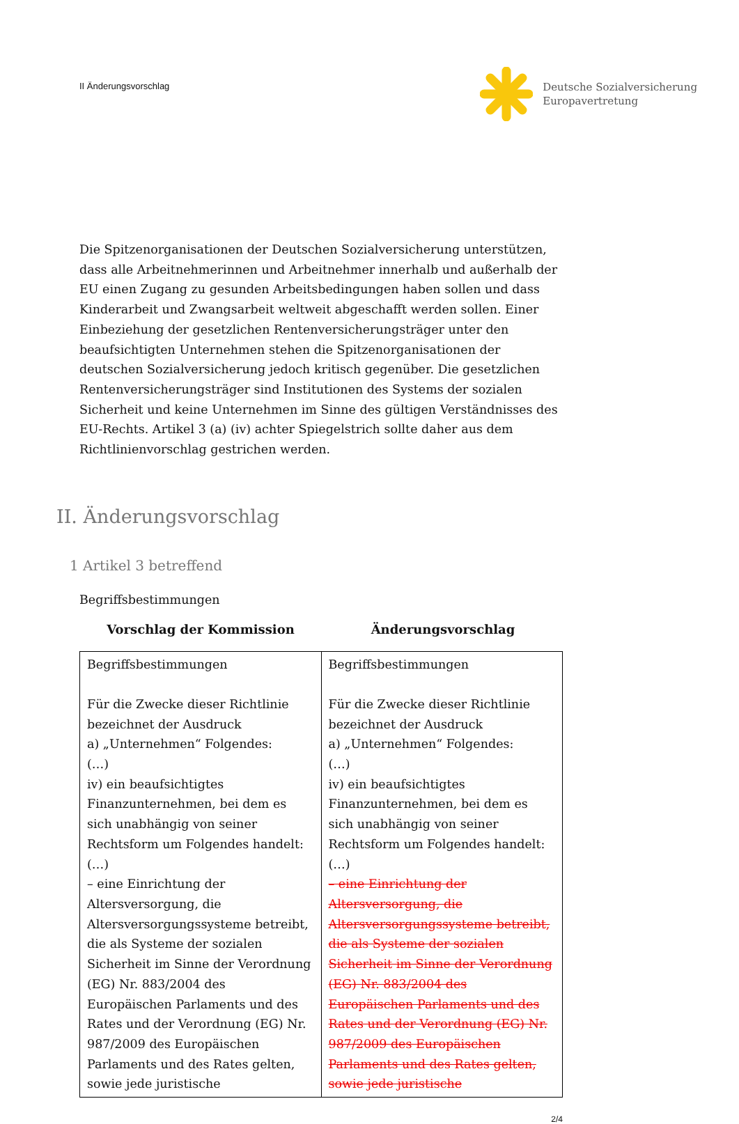II Änderungsvorschlag
Deutsche Sozialversicherung
Europavertretung
Die Spitzenorganisationen der Deutschen Sozialversicherung unterstützen, dass alle Arbeitnehmerinnen und Arbeitnehmer innerhalb und außerhalb der EU einen Zugang zu gesunden Arbeitsbedingungen haben sollen und dass Kinderarbeit und Zwangsarbeit weltweit abgeschafft werden sollen. Einer Einbeziehung der gesetzlichen Rentenversicherungsträger unter den beaufsichtigten Unternehmen stehen die Spitzenorganisationen der deutschen Sozialversicherung jedoch kritisch gegenüber. Die gesetzlichen Rentenversicherungsträger sind Institutionen des Systems der sozialen Sicherheit und keine Unternehmen im Sinne des gültigen Verständnisses des EU-Rechts. Artikel 3 (a) (iv) achter Spiegelstrich sollte daher aus dem Richtlinienvorschlag gestrichen werden.
II. Änderungsvorschlag
1 Artikel 3 betreffend
Begriffsbestimmungen
Vorschlag der Kommission Änderungsvorschlag
| Begriffsbestimmungen Für die Zwecke dieser Richtlinie bezeichnet der Ausdruck a) „Unternehmen“ Folgendes: (…) iv) ein beaufsichtigtes Finanzunternehmen, bei dem es sich unabhängig von seiner Rechtsform um Folgendes handelt: (…) – eine Einrichtung der Altersversorgung, die Altersversorgungssysteme betreibt, die als Systeme der sozialen Sicherheit im Sinne der Verordnung (EG) Nr. 883/2004 des Europäischen Parlaments und des Rates und der Verordnung (EG) Nr. 987/2009 des Europäischen Parlaments und des Rates gelten, sowie jede juristische | Begriffsbestimmungen Für die Zwecke dieser Richtlinie bezeichnet der Ausdruck a) „Unternehmen“ Folgendes: (…) iv) ein beaufsichtigtes Finanzunternehmen, bei dem es sich unabhängig von seiner Rechtsform um Folgendes handelt: (…) – eine Einrichtung der Altersversorgung, die Altersversorgungssysteme betreibt, die als Systeme der sozialen Sicherheit im Sinne der Verordnung (EG) Nr. 883/2004 des Europäischen Parlaments und des Rates und der Verordnung (EG) Nr. 987/2009 des Europäischen Parlaments und des Rates gelten, sowie jede juristische |
2/4